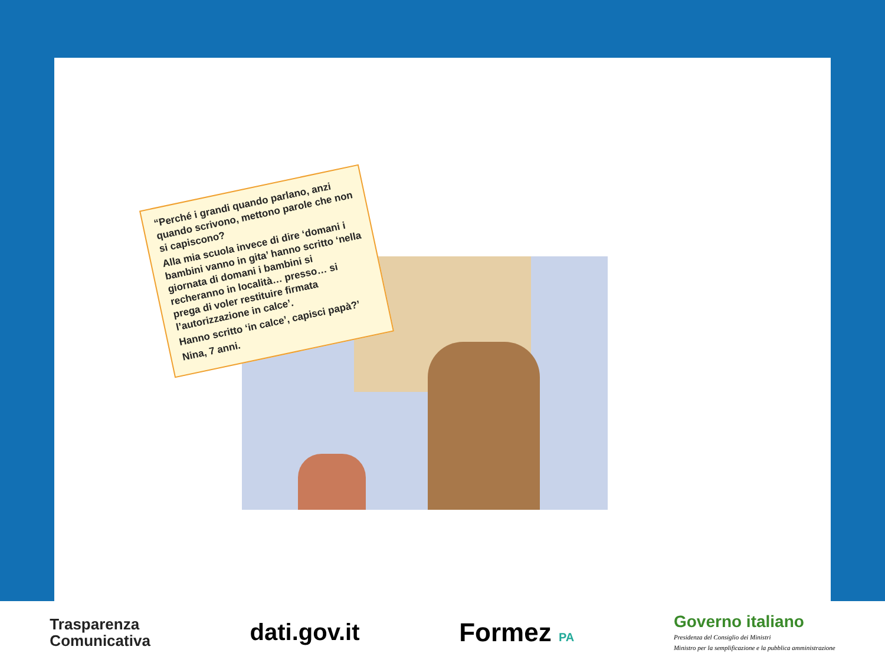“Perché i grandi quando parlano, anzi quando scrivono, mettono parole che non si capiscono?
Alla mia scuola invece di dire ‘domani i bambini vanno in gita’ hanno scritto ‘nella giornata di domani i bambini si recheranno in località… presso… si prega di voler restituire firmata l’autorizzazione in calce’.
Hanno scritto ‘in calce’, capisci papà?’
Nina, 7 anni.
Trasparenza
Comunicativa
dati.gov.it Formez PA
Governo italiano
Presidenza del Consiglio dei Ministri
Ministro per la semplificazione e la pubblica amministrazione